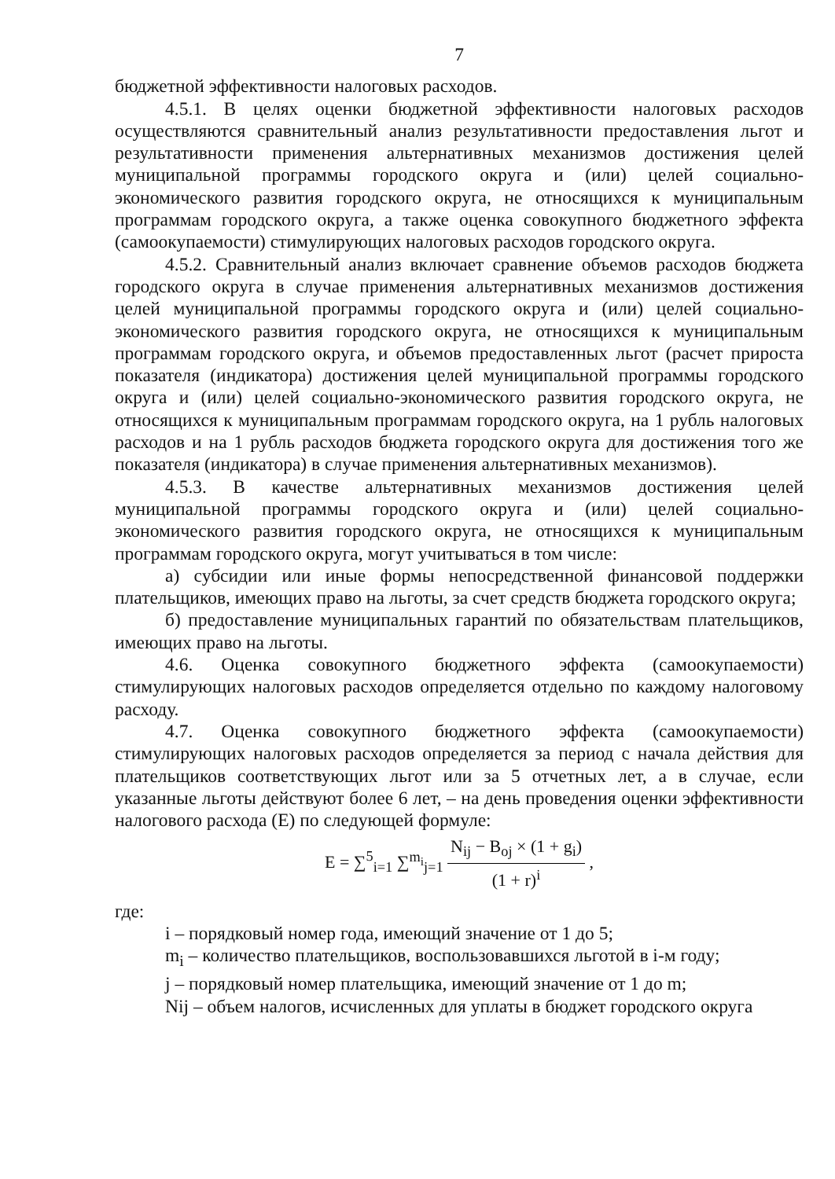7
бюджетной эффективности налоговых расходов.
4.5.1. В целях оценки бюджетной эффективности налоговых расходов осуществляются сравнительный анализ результативности предоставления льгот и результативности применения альтернативных механизмов достижения целей муниципальной программы городского округа и (или) целей социально-экономического развития городского округа, не относящихся к муниципальным программам городского округа, а также оценка совокупного бюджетного эффекта (самоокупаемости) стимулирующих налоговых расходов городского округа.
4.5.2. Сравнительный анализ включает сравнение объемов расходов бюджета городского округа в случае применения альтернативных механизмов достижения целей муниципальной программы городского округа и (или) целей социально-экономического развития городского округа, не относящихся к муниципальным программам городского округа, и объемов предоставленных льгот (расчет прироста показателя (индикатора) достижения целей муниципальной программы городского округа и (или) целей социально-экономического развития городского округа, не относящихся к муниципальным программам городского округа, на 1 рубль налоговых расходов и на 1 рубль расходов бюджета городского округа для достижения того же показателя (индикатора) в случае применения альтернативных механизмов).
4.5.3. В качестве альтернативных механизмов достижения целей муниципальной программы городского округа и (или) целей социально-экономического развития городского округа, не относящихся к муниципальным программам городского округа, могут учитываться в том числе:
а) субсидии или иные формы непосредственной финансовой поддержки плательщиков, имеющих право на льготы, за счет средств бюджета городского округа;
б) предоставление муниципальных гарантий по обязательствам плательщиков, имеющих право на льготы.
4.6. Оценка совокупного бюджетного эффекта (самоокупаемости) стимулирующих налоговых расходов определяется отдельно по каждому налоговому расходу.
4.7. Оценка совокупного бюджетного эффекта (самоокупаемости) стимулирующих налоговых расходов определяется за период с начала действия для плательщиков соответствующих льгот или за 5 отчетных лет, а в случае, если указанные льготы действуют более 6 лет, – на день проведения оценки эффективности налогового расхода (E) по следующей формуле:
E = ∑<sup>5</sup><sub>i=1</sub> ∑<sup>m<sub>i</sub></sup><sub>j=1</sub>
N<sub>ij</sub> − B<sub>oj</sub> × (1 + g<sub>i</sub>)
(1 + r)<sup>i</sup>
,
где:
i – порядковый номер года, имеющий значение от 1 до 5;
m<sub>i</sub> – количество плательщиков, воспользовавшихся льготой в i-м году;
j – порядковый номер плательщика, имеющий значение от 1 до m;
Nij – объем налогов, исчисленных для уплаты в бюджет городского округа